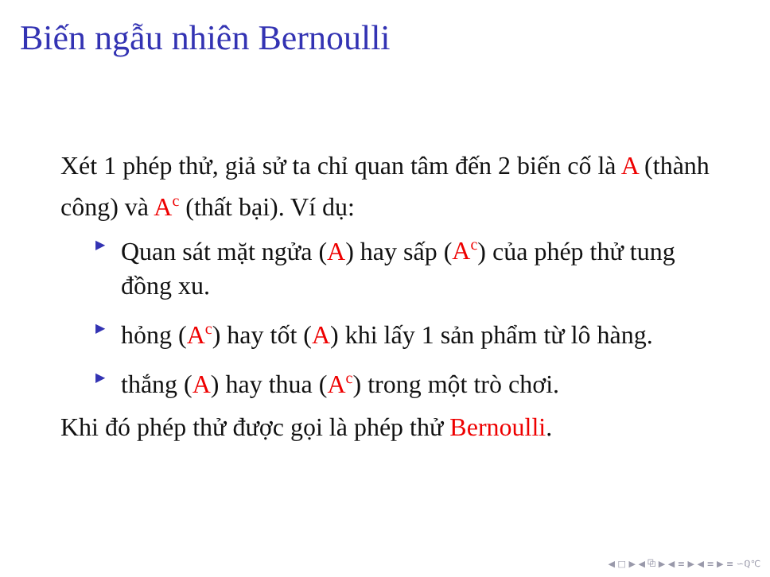Biến ngẫu nhiên Bernoulli
Xét 1 phép thử, giả sử ta chỉ quan tâm đến 2 biến cố là A (thành công) và A<sup>c</sup> (thất bại). Ví dụ:
▶ Quan sát mặt ngửa (A) hay sấp (A<sup>c</sup>) của phép thử tung đồng xu.
▶ hỏng (A<sup>c</sup>) hay tốt (A) khi lấy 1 sản phẩm từ lô hàng.
▶ thắng (A) hay thua (A<sup>c</sup>) trong một trò chơi.
Khi đó phép thử được gọi là phép thử Bernoulli.
◀ □ ▶ ◀ ⧉ ▶ ◀ ≡ ▶ ◀ ≡ ▶ ≡ ∽ℚ℃